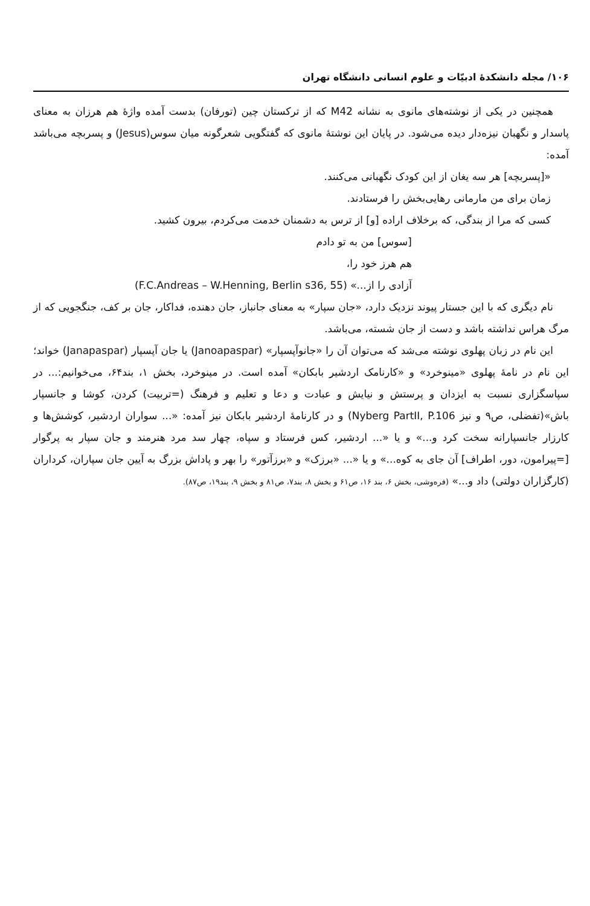۱۰۶/ مجله دانشکدهٔ ادبیّات و علوم انسانی دانشگاه تهران
همچنین در یکی از نوشته‌های مانوی به نشانه M42 که از ترکستان چین (تورفان) بدست آمده واژهٔ هم هرزان به معنای پاسدار و نگهبان نیزه‌دار دیده می‌شود. در پایان این نوشتهٔ مانوی که گفتگویی شعرگونه میان سوس(Jesus) و پسربچه می‌باشد آمده:
«[پسربچه] هر سه یغان از این کودک نگهبانی می‌کنند.
زمان برای من مارمانی رهایی‌بخش را فرستادند.
کسی که مرا از بندگی، که برخلاف اراده [و] از ترس به دشمنان خدمت می‌کردم، بیرون کشید.
[سوس] من به تو دادم
هم هرز خود را،
آزادی را از...» (F.C.Andreas – W.Henning, Berlin s36, 55)
نام دیگری که با این جستار پیوند نزدیک دارد، «جان سپار» به معنای جانباز، جان دهنده، فداکار، جان بر کف، جنگجویی که از مرگ هراس نداشته باشد و دست از جان شسته، می‌باشد.
این نام در زبان پهلوی نوشته می‌شد که می‌توان آن را «جانوآپسپار» (Janoapaspar) یا جان آپسپار (Janapaspar) خواند؛ این نام در نامهٔ پهلوی «مینوخرد» و «کارنامک اردشیر بابکان» آمده است. در مینوخرد، بخش ۱، بند۶۴، می‌خوانیم:... در سپاسگزاری نسبت به ایزدان و پرستش و نیایش و عبادت و دعا و تعلیم و فرهنگ (=تربیت) کردن، کوشا و جانسپار باش»(تفضلی، ص۹ و نیز Nyberg PartII, P.106) و در کارنامهٔ اردشیر بابکان نیز آمده: «... سواران اردشیر، کوشش‌ها و کارزار جانسپارانه سخت کرد و...» و یا «... اردشیر، کس فرستاد و سپاه، چهار سد مرد هنرمند و جان سپار به پرگوار [=پیرامون، دور، اطراف] آن جای به کوه...» و یا «... «برزک» و «برزآتور» را بهر و پاداش بزرگ به آیین جان سپاران، کرداران (کارگزاران دولتی) داد و...» (فره‌وشی، بخش ۶، بند ۱۶، ص۶۱ و بخش ۸، بند۷، ص۸۱ و بخش ۹، بند۱۹، ص۸۷).